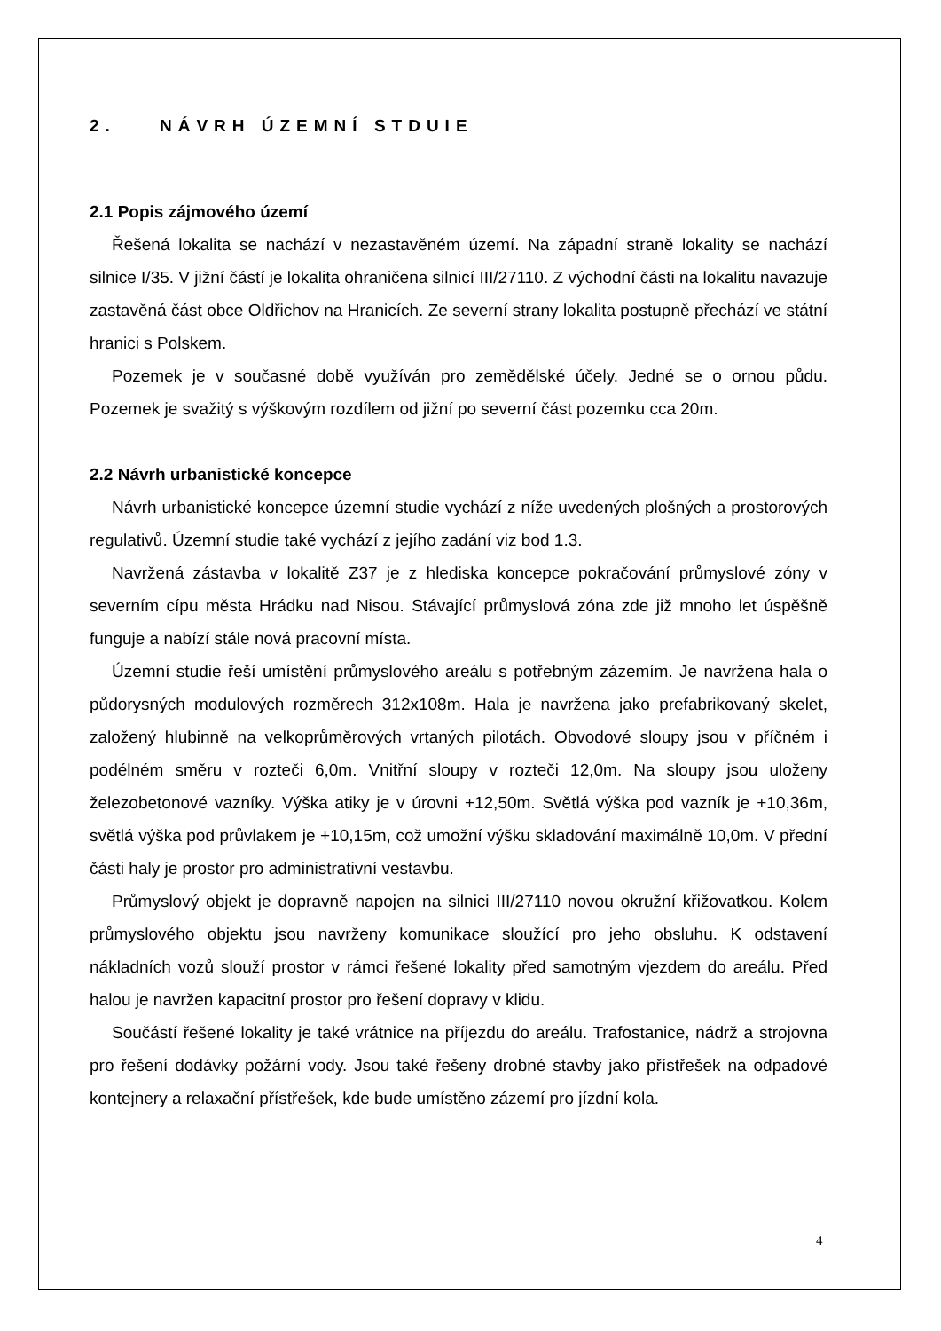2. NÁVRH ÚZEMNÍ STDUIE
2.1 Popis zájmového území
Řešená lokalita se nachází v nezastavěném území. Na západní straně lokality se nachází silnice I/35. V jižní částí je lokalita ohraničena silnicí III/27110. Z východní části na lokalitu navazuje zastavěná část obce Oldřichov na Hranicích. Ze severní strany lokalita postupně přechází ve státní hranici s Polskem.
Pozemek je v současné době využíván pro zemědělské účely. Jedné se o ornou půdu. Pozemek je svažitý s výškovým rozdílem od jižní po severní část pozemku cca 20m.
2.2 Návrh urbanistické koncepce
Návrh urbanistické koncepce územní studie vychází z níže uvedených plošných a prostorových regulativů. Územní studie také vychází z jejího zadání viz bod 1.3.
Navržená zástavba v lokalitě Z37 je z hlediska koncepce pokračování průmyslové zóny v severním cípu města Hrádku nad Nisou. Stávající průmyslová zóna zde již mnoho let úspěšně funguje a nabízí stále nová pracovní místa.
Územní studie řeší umístění průmyslového areálu s potřebným zázemím. Je navržena hala o půdorysných modulových rozměrech 312x108m. Hala je navržena jako prefabrikovaný skelet, založený hlubinně na velkoprůměrových vrtaných pilotách. Obvodové sloupy jsou v příčném i podélném směru v rozteči 6,0m. Vnitřní sloupy v rozteči 12,0m. Na sloupy jsou uloženy železobetonové vazníky. Výška atiky je v úrovni +12,50m. Světlá výška pod vazník je +10,36m, světlá výška pod průvlakem je +10,15m, což umožní výšku skladování maximálně 10,0m. V přední části haly je prostor pro administrativní vestavbu.
Průmyslový objekt je dopravně napojen na silnici III/27110 novou okružní křižovatkou. Kolem průmyslového objektu jsou navrženy komunikace sloužící pro jeho obsluhu. K odstavení nákladních vozů slouží prostor v rámci řešené lokality před samotným vjezdem do areálu. Před halou je navržen kapacitní prostor pro řešení dopravy v klidu.
Součástí řešené lokality je také vrátnice na příjezdu do areálu. Trafostanice, nádrž a strojovna pro řešení dodávky požární vody. Jsou také řešeny drobné stavby jako přístřešek na odpadové kontejnery a relaxační přístřešek, kde bude umístěno zázemí pro jízdní kola.
4